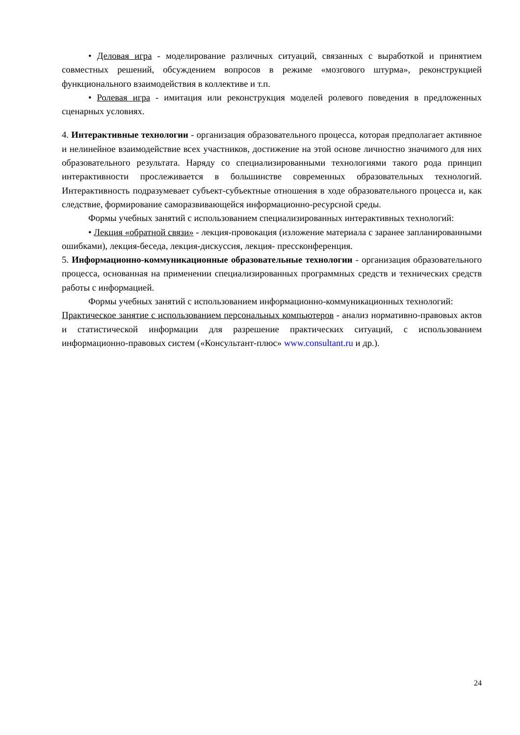• Деловая игра - моделирование различных ситуаций, связанных с выработкой и принятием совместных решений, обсуждением вопросов в режиме «мозгового штурма», реконструкцией функционального взаимодействия в коллективе и т.п.
• Ролевая игра - имитация или реконструкция моделей ролевого поведения в предложенных сценарных условиях.
4. Интерактивные технологии - организация образовательного процесса, которая предполагает активное и нелинейное взаимодействие всех участников, достижение на этой основе личностно значимого для них образовательного результата. Наряду со специализированными технологиями такого рода принцип интерактивности прослеживается в большинстве современных образовательных технологий. Интерактивность подразумевает субъект-субъектные отношения в ходе образовательного процесса и, как следствие, формирование саморазвивающейся информационно-ресурсной среды.
Формы учебных занятий с использованием специализированных интерактивных технологий:
• Лекция «обратной связи» - лекция-провокация (изложение материала с заранее запланированными ошибками), лекция-беседа, лекция-дискуссия, лекция- прессконференция.
5. Информационно-коммуникационные образовательные технологии - организация образовательного процесса, основанная на применении специализированных программных средств и технических средств работы с информацией.
Формы учебных занятий с использованием информационно-коммуникационных технологий:
Практическое занятие с использованием персональных компьютеров - анализ нормативно-правовых актов и статистической информации для разрешение практических ситуаций, с использованием информационно-правовых систем («Консультант-плюс» www.consultant.ru и др.).
24